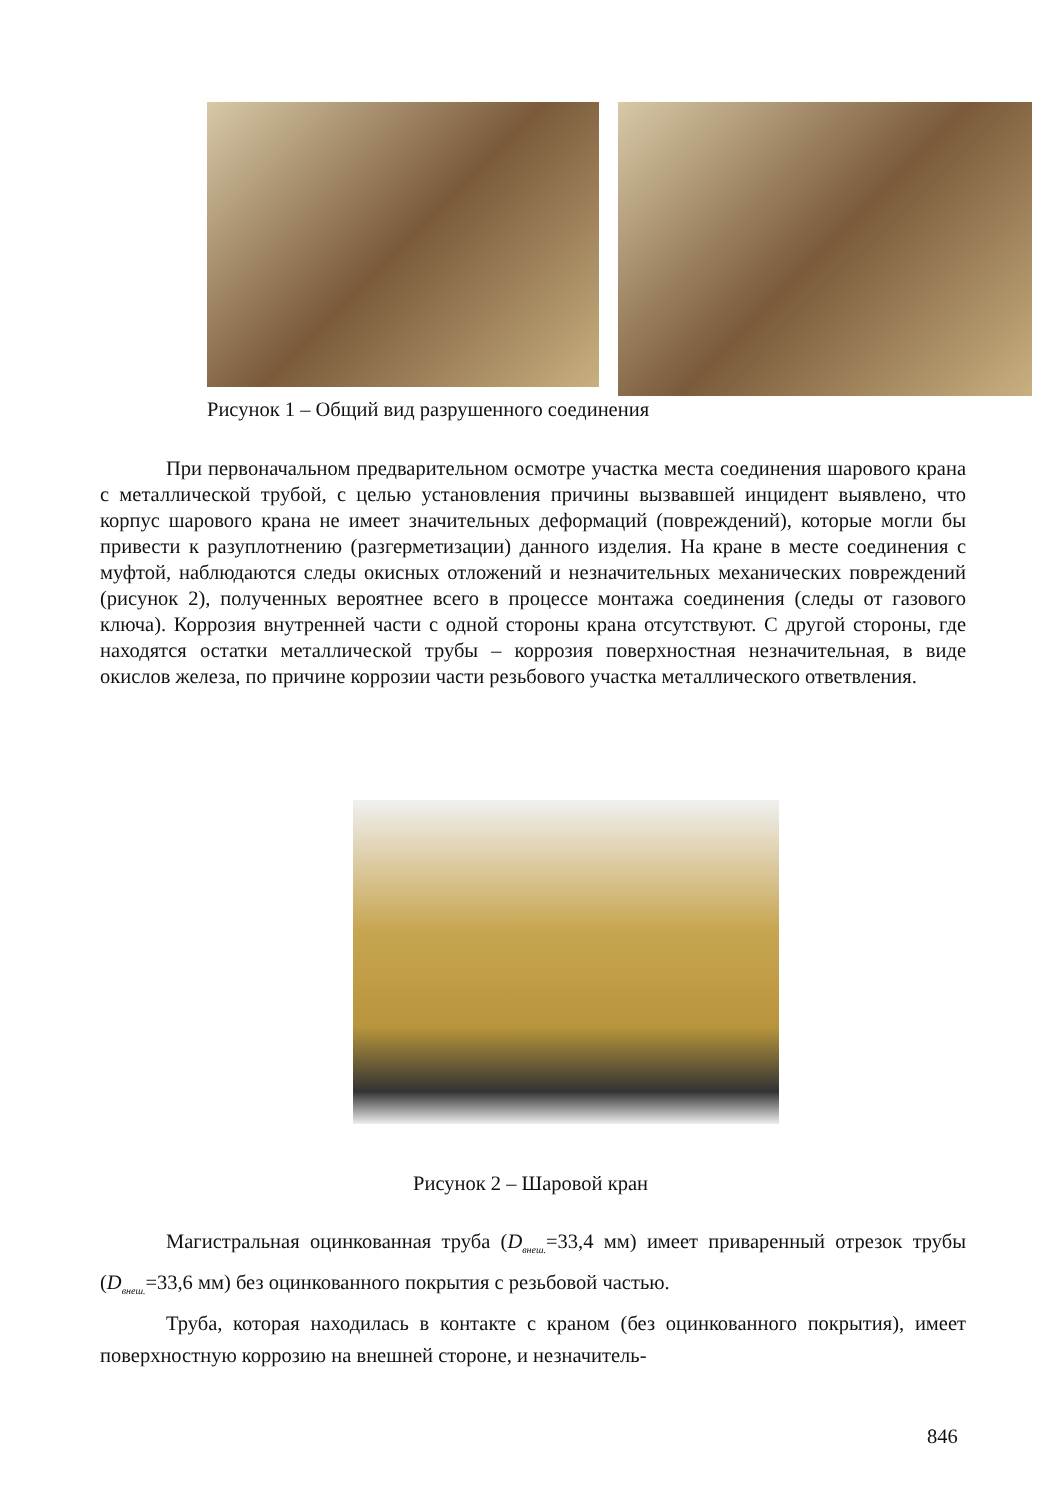Рисунок 1 – Общий вид разрушенного соединения
При первоначальном предварительном осмотре участка места соединения шарового крана с металлической трубой, с целью установления причины вызвавшей инцидент выявлено, что корпус шарового крана не имеет значительных деформаций (повреждений), которые могли бы привести к разуплотнению (разгерметизации) данного изделия. На кране в месте соединения с муфтой, наблюдаются следы окисных отложений и незначительных механических повреждений (рисунок 2), полученных вероятнее всего в процессе монтажа соединения (следы от газового ключа). Коррозия внутренней части с одной стороны крана отсутствуют. С другой стороны, где находятся остатки металлической трубы – коррозия поверхностная незначительная, в виде окислов железа, по причине коррозии части резьбового участка металлического ответвления.
Рисунок 2 – Шаровой кран
Магистральная оцинкованная труба (D<sub>внеш.</sub>=33,4 мм) имеет приваренный отрезок трубы (D<sub>внеш.</sub>=33,6 мм) без оцинкованного покрытия с резьбовой частью.
Труба, которая находилась в контакте с краном (без оцинкованного покрытия), имеет поверхностную коррозию на внешней стороне, и незначитель-
846